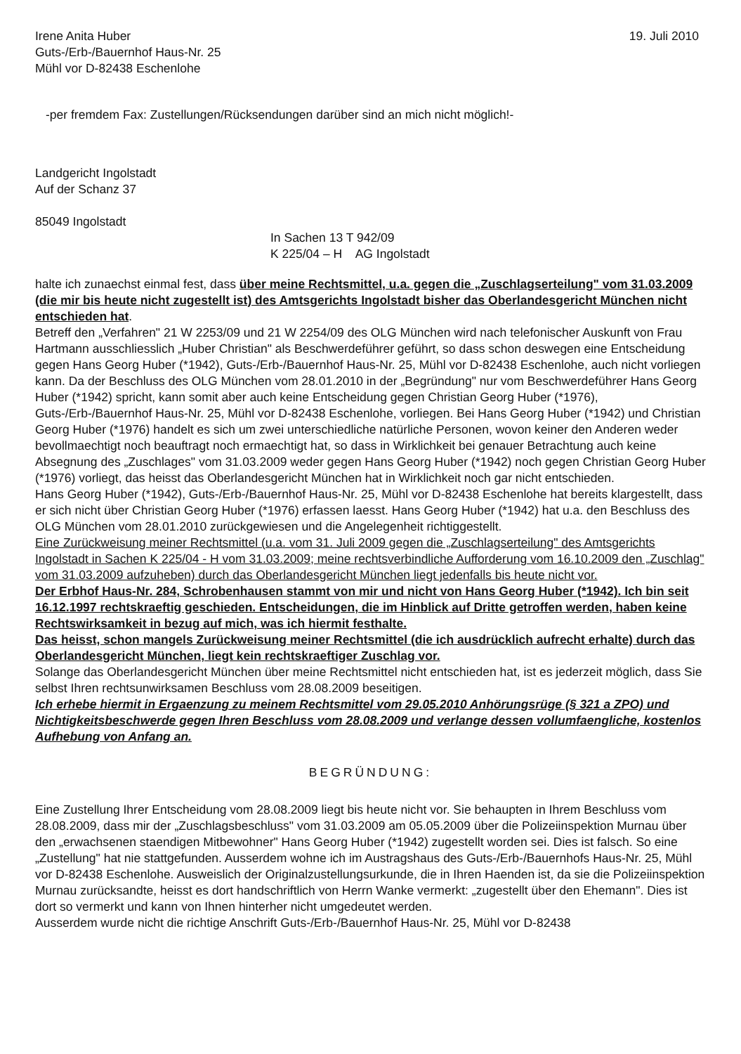Irene Anita Huber
Guts-/Erb-/Bauernhof Haus-Nr. 25
Mühl vor D-82438 Eschenlohe
19. Juli 2010
-per fremdem Fax: Zustellungen/Rücksendungen darüber sind an mich nicht möglich!-
Landgericht Ingolstadt
Auf der Schanz 37
85049 Ingolstadt
In Sachen 13 T 942/09
K 225/04 – H AG Ingolstadt
halte ich zunaechst einmal fest, dass über meine Rechtsmittel, u.a. gegen die „Zuschlagserteilung" vom 31.03.2009 (die mir bis heute nicht zugestellt ist) des Amtsgerichts Ingolstadt bisher das Oberlandesgericht München nicht entschieden hat.
Betreff den „Verfahren" 21 W 2253/09 und 21 W 2254/09 des OLG München wird nach telefonischer Auskunft von Frau Hartmann ausschliesslich „Huber Christian" als Beschwerdeführer geführt, so dass schon deswegen eine Entscheidung gegen Hans Georg Huber (*1942), Guts-/Erb-/Bauernhof Haus-Nr. 25, Mühl vor D-82438 Eschenlohe, auch nicht vorliegen kann. Da der Beschluss des OLG München vom 28.01.2010 in der „Begründung" nur vom Beschwerdeführer Hans Georg Huber (*1942) spricht, kann somit aber auch keine Entscheidung gegen Christian Georg Huber (*1976), Guts-/Erb-/Bauernhof Haus-Nr. 25, Mühl vor D-82438 Eschenlohe, vorliegen. Bei Hans Georg Huber (*1942) und Christian Georg Huber (*1976) handelt es sich um zwei unterschiedliche natürliche Personen, wovon keiner den Anderen weder bevollmaechtigt noch beauftragt noch ermaechtigt hat, so dass in Wirklichkeit bei genauer Betrachtung auch keine Absegnung des „Zuschlages" vom 31.03.2009 weder gegen Hans Georg Huber (*1942) noch gegen Christian Georg Huber (*1976) vorliegt, das heisst das Oberlandesgericht München hat in Wirklichkeit noch gar nicht entschieden.
Hans Georg Huber (*1942), Guts-/Erb-/Bauernhof Haus-Nr. 25, Mühl vor D-82438 Eschenlohe hat bereits klargestellt, dass er sich nicht über Christian Georg Huber (*1976) erfassen laesst. Hans Georg Huber (*1942) hat u.a. den Beschluss des OLG München vom 28.01.2010 zurückgewiesen und die Angelegenheit richtiggestellt.
Eine Zurückweisung meiner Rechtsmittel (u.a. vom 31. Juli 2009 gegen die „Zuschlagserteilung" des Amtsgerichts Ingolstadt in Sachen K 225/04 - H vom 31.03.2009; meine rechtsverbindliche Aufforderung vom 16.10.2009 den „Zuschlag" vom 31.03.2009 aufzuheben) durch das Oberlandesgericht München liegt jedenfalls bis heute nicht vor.
Der Erbhof Haus-Nr. 284, Schrobenhausen stammt von mir und nicht von Hans Georg Huber (*1942). Ich bin seit 16.12.1997 rechtskraeftig geschieden. Entscheidungen, die im Hinblick auf Dritte getroffen werden, haben keine Rechtswirksamkeit in bezug auf mich, was ich hiermit festhalte.
Das heisst, schon mangels Zurückweisung meiner Rechtsmittel (die ich ausdrücklich aufrecht erhalte) durch das Oberlandesgericht München, liegt kein rechtskraeftiger Zuschlag vor.
Solange das Oberlandesgericht München über meine Rechtsmittel nicht entschieden hat, ist es jederzeit möglich, dass Sie selbst Ihren rechtsunwirksamen Beschluss vom 28.08.2009 beseitigen.
Ich erhebe hiermit in Ergaenzung zu meinem Rechtsmittel vom 29.05.2010 Anhörungsrüge (§ 321 a ZPO) und Nichtigkeitsbeschwerde gegen Ihren Beschluss vom 28.08.2009 und verlange dessen vollumfaengliche, kostenlos Aufhebung von Anfang an.
BEGRÜNDUNG:
Eine Zustellung Ihrer Entscheidung vom 28.08.2009 liegt bis heute nicht vor. Sie behaupten in Ihrem Beschluss vom 28.08.2009, dass mir der „Zuschlagsbeschluss" vom 31.03.2009 am 05.05.2009 über die Polizeiinspektion Murnau über den „erwachsenen staendigen Mitbewohner" Hans Georg Huber (*1942) zugestellt worden sei. Dies ist falsch. So eine „Zustellung" hat nie stattgefunden. Ausserdem wohne ich im Austragshaus des Guts-/Erb-/Bauernhofs Haus-Nr. 25, Mühl vor D-82438 Eschenlohe. Ausweislich der Originalzustellungsurkunde, die in Ihren Haenden ist, da sie die Polizeiinspektion Murnau zurücksandte, heisst es dort handschriftlich von Herrn Wanke vermerkt: „zugestellt über den Ehemann". Dies ist dort so vermerkt und kann von Ihnen hinterher nicht umgedeutet werden.
Ausserdem wurde nicht die richtige Anschrift Guts-/Erb-/Bauernhof Haus-Nr. 25, Mühl vor D-82438